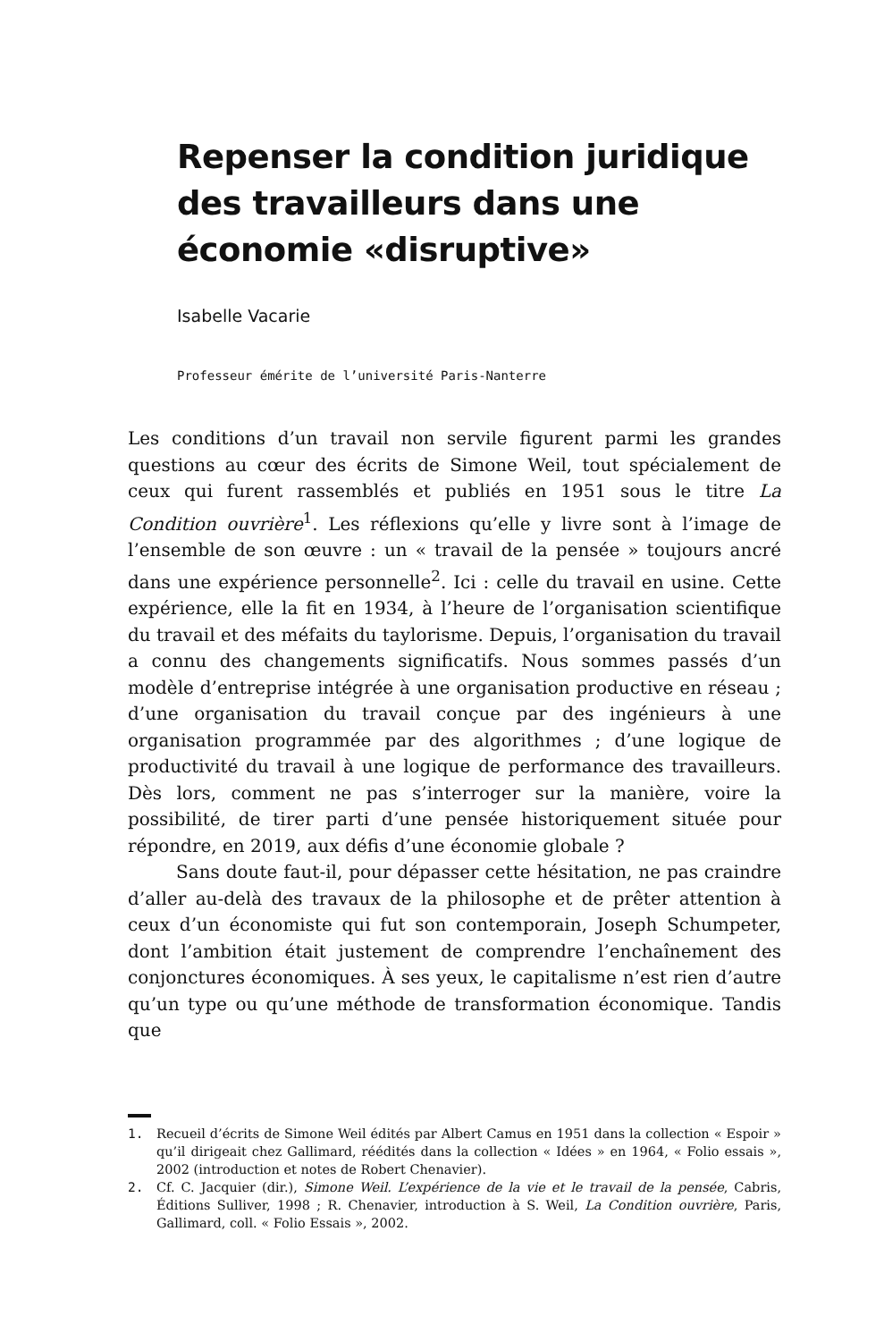Repenser la condition juridique des travailleurs dans une économie «disruptive»
Isabelle Vacarie
Professeur émérite de l’université Paris-Nanterre
Les conditions d’un travail non servile figurent parmi les grandes questions au cœur des écrits de Simone Weil, tout spécialement de ceux qui furent rassemblés et publiés en 1951 sous le titre La Condition ouvrière<sup>1</sup>. Les réflexions qu’elle y livre sont à l’image de l’ensemble de son œuvre : un « travail de la pensée » toujours ancré dans une expérience personnelle<sup>2</sup>. Ici : celle du travail en usine. Cette expérience, elle la fit en 1934, à l’heure de l’organisation scientifique du travail et des méfaits du taylorisme. Depuis, l’organisation du travail a connu des changements significatifs. Nous sommes passés d’un modèle d’entreprise intégrée à une organisation productive en réseau ; d’une organisation du travail conçue par des ingénieurs à une organisation programmée par des algorithmes ; d’une logique de productivité du travail à une logique de performance des travailleurs. Dès lors, comment ne pas s’interroger sur la manière, voire la possibilité, de tirer parti d’une pensée historiquement située pour répondre, en 2019, aux défis d’une économie globale ?
Sans doute faut-il, pour dépasser cette hésitation, ne pas craindre d’aller au-delà des travaux de la philosophe et de prêter attention à ceux d’un économiste qui fut son contemporain, Joseph Schumpeter, dont l’ambition était justement de comprendre l’enchaînement des conjonctures économiques. À ses yeux, le capitalisme n’est rien d’autre qu’un type ou qu’une méthode de transformation économique. Tandis que
1. Recueil d’écrits de Simone Weil édités par Albert Camus en 1951 dans la collection « Espoir » qu’il dirigeait chez Gallimard, réédités dans la collection « Idées » en 1964, « Folio essais », 2002 (introduction et notes de Robert Chenavier).
2. Cf. C. Jacquier (dir.), Simone Weil. L’expérience de la vie et le travail de la pensée, Cabris, Éditions Sulliver, 1998 ; R. Chenavier, introduction à S. Weil, La Condition ouvrière, Paris, Gallimard, coll. « Folio Essais », 2002.